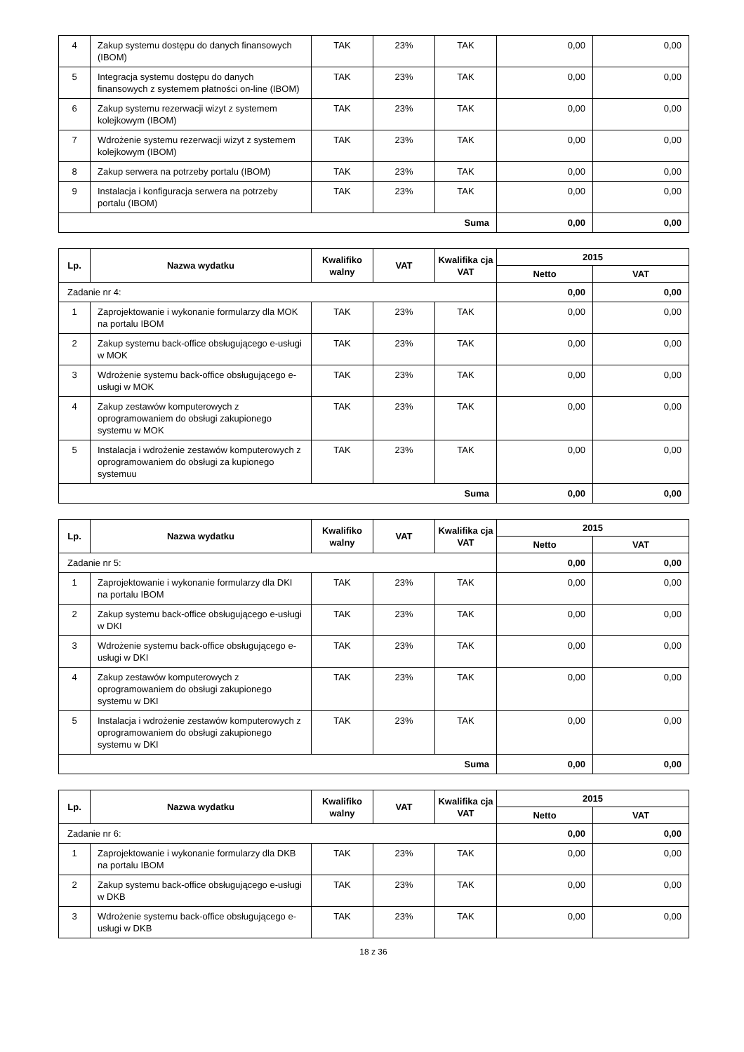| 4 | Zakup systemu dostępu do danych finansowych (IBOM) | TAK | 23% | TAK | 0,00 | 0,00 |
| 5 | Integracja systemu dostępu do danych finansowych z systemem płatności on-line (IBOM) | TAK | 23% | TAK | 0,00 | 0,00 |
| 6 | Zakup systemu rezerwacji wizyt z systemem kolejkowym (IBOM) | TAK | 23% | TAK | 0,00 | 0,00 |
| 7 | Wdrożenie systemu rezerwacji wizyt z systemem kolejkowym (IBOM) | TAK | 23% | TAK | 0,00 | 0,00 |
| 8 | Zakup serwera na potrzeby portalu (IBOM) | TAK | 23% | TAK | 0,00 | 0,00 |
| 9 | Instalacja i konfiguracja serwera na potrzeby portalu (IBOM) | TAK | 23% | TAK | 0,00 | 0,00 |
| Suma | | | | | 0,00 | 0,00 |
| Lp. | Nazwa wydatku | Kwalifiko walny | VAT | Kwalifika cja VAT | 2015 | |
| --- | --- | --- | --- | --- | --- | --- |
| | | | | | Netto | VAT |
| Zadanie nr 4: | | | | | 0,00 | 0,00 |
| 1 | Zaprojektowanie i wykonanie formularzy dla MOK na portalu IBOM | TAK | 23% | TAK | 0,00 | 0,00 |
| 2 | Zakup systemu back-office obsługującego e-usługi w MOK | TAK | 23% | TAK | 0,00 | 0,00 |
| 3 | Wdrożenie systemu back-office obsługującego e-usługi w MOK | TAK | 23% | TAK | 0,00 | 0,00 |
| 4 | Zakup zestawów komputerowych z oprogramowaniem do obsługi zakupionego systemu w MOK | TAK | 23% | TAK | 0,00 | 0,00 |
| 5 | Instalacja i wdrożenie zestawów komputerowych z oprogramowaniem do obsługi za kupionego systemuu | TAK | 23% | TAK | 0,00 | 0,00 |
| Suma | | | | | 0,00 | 0,00 |
| Lp. | Nazwa wydatku | Kwalifiko walny | VAT | Kwalifika cja VAT | 2015 | |
| --- | --- | --- | --- | --- | --- | --- |
| | | | | | Netto | VAT |
| Zadanie nr 5: | | | | | 0,00 | 0,00 |
| 1 | Zaprojektowanie i wykonanie formularzy dla DKI na portalu IBOM | TAK | 23% | TAK | 0,00 | 0,00 |
| 2 | Zakup systemu back-office obsługującego e-usługi w DKI | TAK | 23% | TAK | 0,00 | 0,00 |
| 3 | Wdrożenie systemu back-office obsługującego e-usługi w DKI | TAK | 23% | TAK | 0,00 | 0,00 |
| 4 | Zakup zestawów komputerowych z oprogramowaniem do obsługi zakupionego systemu w DKI | TAK | 23% | TAK | 0,00 | 0,00 |
| 5 | Instalacja i wdrożenie zestawów komputerowych z oprogramowaniem do obsługi zakupionego systemu w DKI | TAK | 23% | TAK | 0,00 | 0,00 |
| Suma | | | | | 0,00 | 0,00 |
| Lp. | Nazwa wydatku | Kwalifiko walny | VAT | Kwalifika cja VAT | 2015 | |
| --- | --- | --- | --- | --- | --- | --- |
| | | | | | Netto | VAT |
| Zadanie nr 6: | | | | | 0,00 | 0,00 |
| 1 | Zaprojektowanie i wykonanie formularzy dla DKB na portalu IBOM | TAK | 23% | TAK | 0,00 | 0,00 |
| 2 | Zakup systemu back-office obsługującego e-usługi w DKB | TAK | 23% | TAK | 0,00 | 0,00 |
| 3 | Wdrożenie systemu back-office obsługującego e-usługi w DKB | TAK | 23% | TAK | 0,00 | 0,00 |
18 z 36